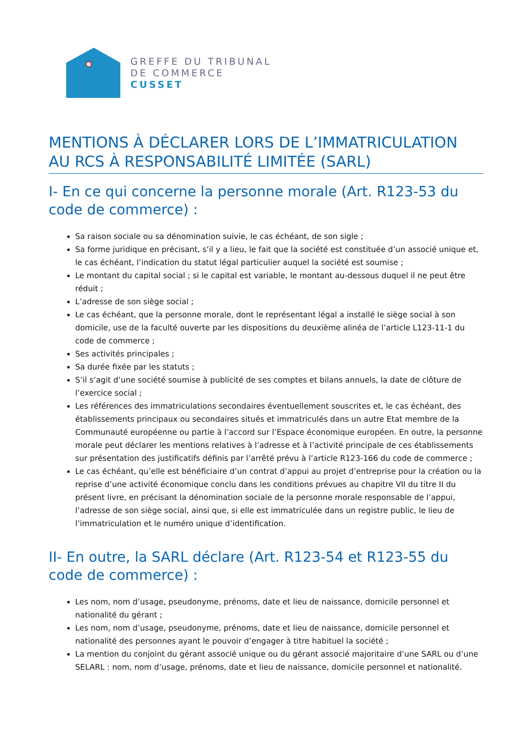GREFFE DU TRIBUNAL
DE COMMERCE
CUSSET
MENTIONS À DÉCLARER LORS DE L’IMMATRICULATION AU RCS À RESPONSABILITÉ LIMITÉE (SARL)
I- En ce qui concerne la personne morale (Art. R123-53 du code de commerce) :
Sa raison sociale ou sa dénomination suivie, le cas échéant, de son sigle ;
Sa forme juridique en précisant, s’il y a lieu, le fait que la société est constituée d’un associé unique et, le cas échéant, l’indication du statut légal particulier auquel la société est soumise ;
Le montant du capital social ; si le capital est variable, le montant au-dessous duquel il ne peut être réduit ;
L’adresse de son siège social ;
Le cas échéant, que la personne morale, dont le représentant légal a installé le siège social à son domicile, use de la faculté ouverte par les dispositions du deuxième alinéa de l’article L123-11-1 du code de commerce ;
Ses activités principales ;
Sa durée fixée par les statuts ;
S’il s’agit d’une société soumise à publicité de ses comptes et bilans annuels, la date de clôture de l’exercice social ;
Les références des immatriculations secondaires éventuellement souscrites et, le cas échéant, des établissements principaux ou secondaires situés et immatriculés dans un autre Etat membre de la Communauté européenne ou partie à l’accord sur l’Espace économique européen. En outre, la personne morale peut déclarer les mentions relatives à l’adresse et à l’activité principale de ces établissements sur présentation des justificatifs définis par l’arrêté prévu à l’article R123-166 du code de commerce ;
Le cas échéant, qu’elle est bénéficiaire d’un contrat d’appui au projet d’entreprise pour la création ou la reprise d’une activité économique conclu dans les conditions prévues au chapitre VII du titre II du présent livre, en précisant la dénomination sociale de la personne morale responsable de l’appui, l’adresse de son siège social, ainsi que, si elle est immatriculée dans un registre public, le lieu de l’immatriculation et le numéro unique d’identification.
II- En outre, la SARL déclare (Art. R123-54 et R123-55 du code de commerce) :
Les nom, nom d’usage, pseudonyme, prénoms, date et lieu de naissance, domicile personnel et nationalité du gérant ;
Les nom, nom d’usage, pseudonyme, prénoms, date et lieu de naissance, domicile personnel et nationalité des personnes ayant le pouvoir d’engager à titre habituel la société ;
La mention du conjoint du gérant associé unique ou du gérant associé majoritaire d’une SARL ou d’une SELARL : nom, nom d’usage, prénoms, date et lieu de naissance, domicile personnel et nationalité.